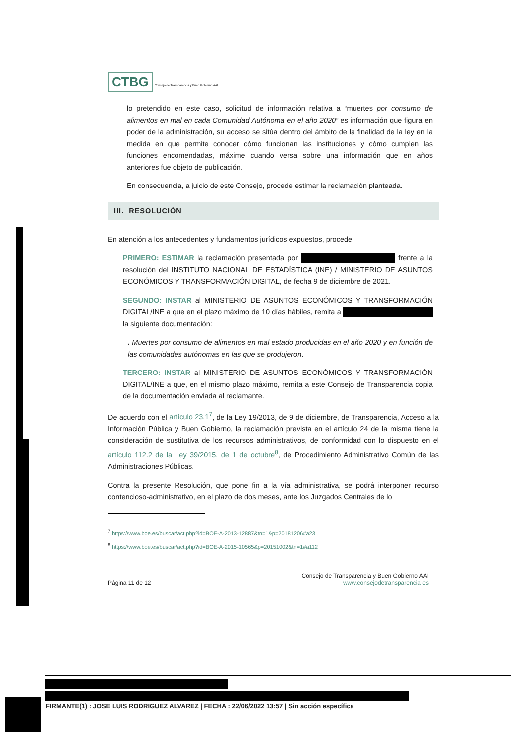CTBG Consejo de Transparencia y Buen Gobierno AAI
lo pretendido en este caso, solicitud de información relativa a “muertes por consumo de alimentos en mal en cada Comunidad Autónoma en el año 2020” es información que figura en poder de la administración, su acceso se sitúa dentro del ámbito de la finalidad de la ley en la medida en que permite conocer cómo funcionan las instituciones y cómo cumplen las funciones encomendadas, máxime cuando versa sobre una información que en años anteriores fue objeto de publicación.
En consecuencia, a juicio de este Consejo, procede estimar la reclamación planteada.
III. RESOLUCIÓN
En atención a los antecedentes y fundamentos jurídicos expuestos, procede
PRIMERO: ESTIMAR la reclamación presentada por frente a la resolución del INSTITUTO NACIONAL DE ESTADÍSTICA (INE) / MINISTERIO DE ASUNTOS ECONÓMICOS Y TRANSFORMACIÓN DIGITAL, de fecha 9 de diciembre de 2021.
SEGUNDO: INSTAR al MINISTERIO DE ASUNTOS ECONÓMICOS Y TRANSFORMACIÓN DIGITAL/INE a que en el plazo máximo de 10 días hábiles, remita a la siguiente documentación:
. Muertes por consumo de alimentos en mal estado producidas en el año 2020 y en función de las comunidades autónomas en las que se produjeron.
TERCERO: INSTAR al MINISTERIO DE ASUNTOS ECONÓMICOS Y TRANSFORMACIÓN DIGITAL/INE a que, en el mismo plazo máximo, remita a este Consejo de Transparencia copia de la documentación enviada al reclamante.
De acuerdo con el artículo 23.1<sup>7</sup>, de la Ley 19/2013, de 9 de diciembre, de Transparencia, Acceso a la Información Pública y Buen Gobierno, la reclamación prevista en el artículo 24 de la misma tiene la consideración de sustitutiva de los recursos administrativos, de conformidad con lo dispuesto en el artículo 112.2 de la Ley 39/2015, de 1 de octubre<sup>8</sup>, de Procedimiento Administrativo Común de las Administraciones Públicas.
Contra la presente Resolución, que pone fin a la vía administrativa, se podrá interponer recurso contencioso-administrativo, en el plazo de dos meses, ante los Juzgados Centrales de lo
<sup>7</sup> https://www.boe.es/buscar/act.php?id=BOE-A-2013-12887&tn=1&p=20181206#a23
<sup>8</sup> https://www.boe.es/buscar/act.php?id=BOE-A-2015-10565&p=20151002&tn=1#a112
Página 11 de 12
Consejo de Transparencia y Buen Gobierno AAI
www.consejodetransparencia es
FIRMANTE(1) : JOSE LUIS RODRIGUEZ ALVAREZ | FECHA : 22/06/2022 13:57 | Sin acción específica